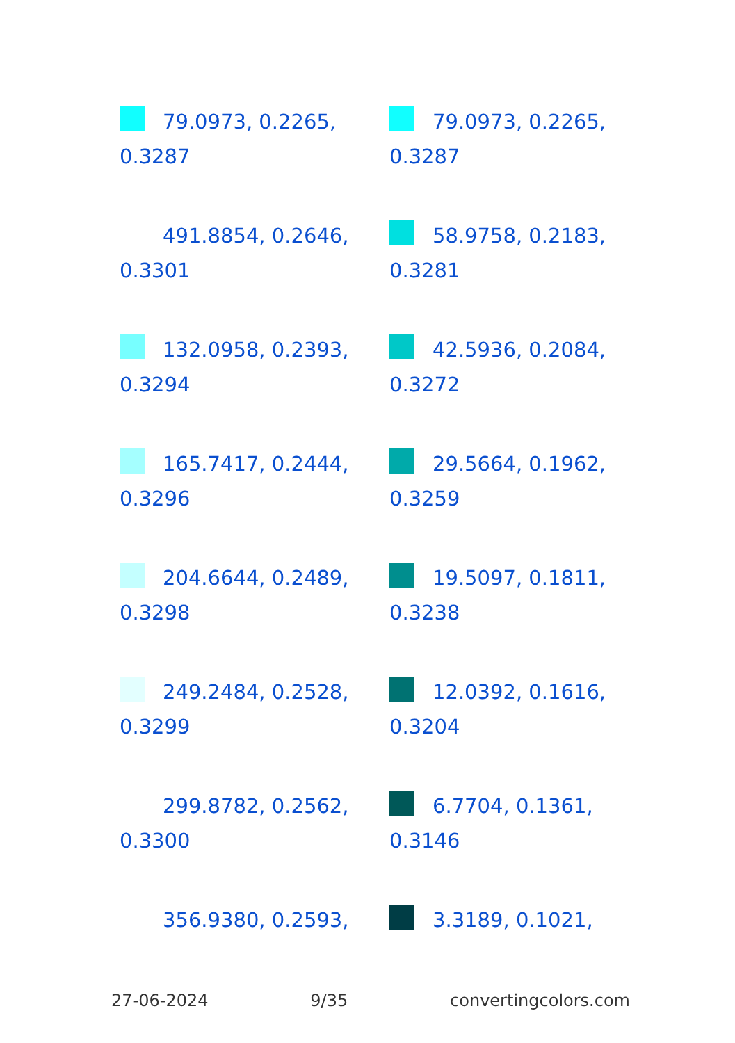79.0973, 0.2265, 0.3287
79.0973, 0.2265, 0.3287
491.8854, 0.2646, 0.3301
58.9758, 0.2183, 0.3281
132.0958, 0.2393, 0.3294
42.5936, 0.2084, 0.3272
165.7417, 0.2444, 0.3296
29.5664, 0.1962, 0.3259
204.6644, 0.2489, 0.3298
19.5097, 0.1811, 0.3238
249.2484, 0.2528, 0.3299
12.0392, 0.1616, 0.3204
299.8782, 0.2562, 0.3300
6.7704, 0.1361, 0.3146
356.9380, 0.2593,
3.3189, 0.1021,
27-06-2024 9/35 convertingcolors.com